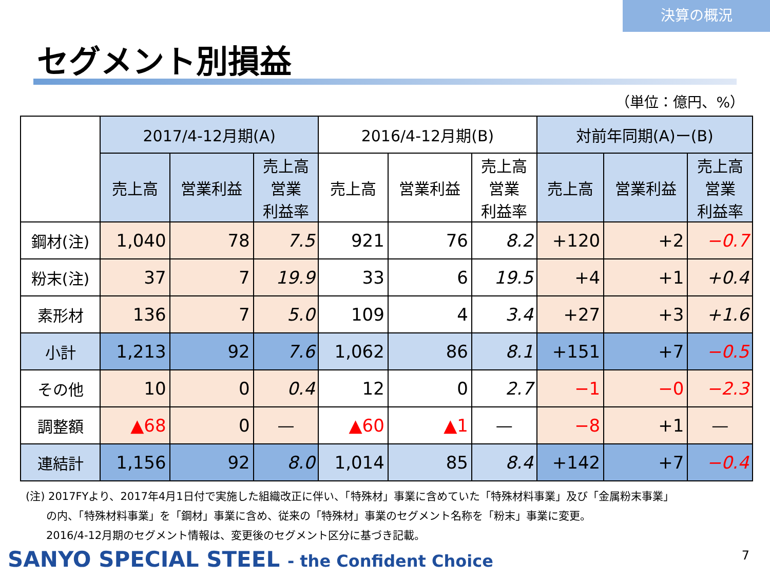決算の概況
セグメント別損益
（単位：億円、%）
| | 2017/4-12月期(A) | | | 2016/4-12月期(B) | | | 対前年同期(A)ー(B) | | |
| --- | --- | --- | --- | --- | --- | --- | --- | --- | --- |
| | 売上高 | 営業利益 | 売上高 営業 利益率 | 売上高 | 営業利益 | 売上高 営業 利益率 | 売上高 | 営業利益 | 売上高 営業 利益率 |
| 鋼材(注) | 1,040 | 78 | 7.5 | 921 | 76 | 8.2 | +120 | +2 | −0.7 |
| 粉末(注) | 37 | 7 | 19.9 | 33 | 6 | 19.5 | +4 | +1 | +0.4 |
| 素形材 | 136 | 7 | 5.0 | 109 | 4 | 3.4 | +27 | +3 | +1.6 |
| 小計 | 1,213 | 92 | 7.6 | 1,062 | 86 | 8.1 | +151 | +7 | −0.5 |
| その他 | 10 | 0 | 0.4 | 12 | 0 | 2.7 | −1 | −0 | −2.3 |
| 調整額 | ▲68 | 0 | ― | ▲60 | ▲1 | ― | −8 | +1 | ― |
| 連結計 | 1,156 | 92 | 8.0 | 1,014 | 85 | 8.4 | +142 | +7 | −0.4 |
(注) 2017FYより、2017年4月1日付で実施した組織改正に伴い、「特殊材」事業に含めていた「特殊材料事業」及び「金属粉末事業」
の内、「特殊材料事業」を「鋼材」事業に含め、従来の「特殊材」事業のセグメント名称を「粉末」事業に変更。
2016/4-12月期のセグメント情報は、変更後のセグメント区分に基づき記載。
SANYO SPECIAL STEEL - the Confident Choice
7